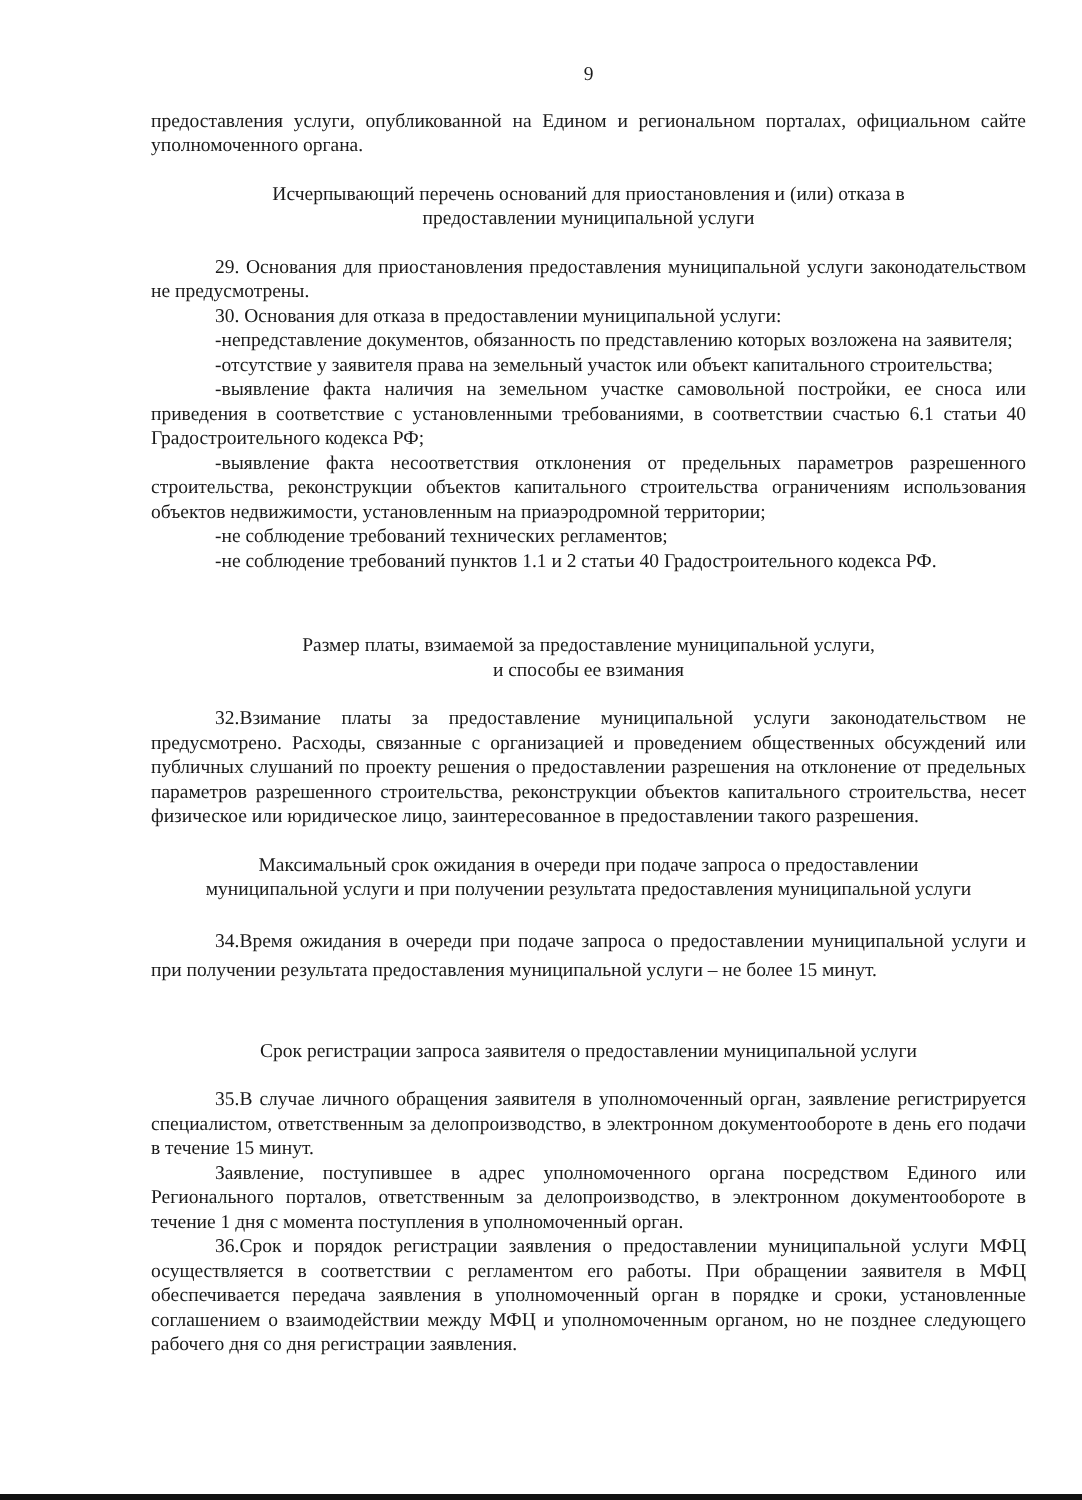9
предоставления услуги, опубликованной на Едином и региональном порталах, официальном сайте уполномоченного органа.
Исчерпывающий перечень оснований для приостановления и (или) отказа в
предоставлении муниципальной услуги
29. Основания для приостановления предоставления муниципальной услуги законодательством не предусмотрены.
30. Основания для отказа в предоставлении муниципальной услуги:
-непредставление документов, обязанность по представлению которых возложена на заявителя;
-отсутствие у заявителя права на земельный участок или объект капитального строительства;
-выявление факта наличия на земельном участке самовольной постройки, ее сноса или приведения в соответствие с установленными требованиями, в соответствии счастью 6.1 статьи 40 Градостроительного кодекса РФ;
-выявление факта несоответствия отклонения от предельных параметров разрешенного строительства, реконструкции объектов капитального строительства ограничениям использования объектов недвижимости, установленным на приаэродромной территории;
-не соблюдение требований технических регламентов;
-не соблюдение требований пунктов 1.1 и 2 статьи 40 Градостроительного кодекса РФ.
Размер платы, взимаемой за предоставление муниципальной услуги,
и способы ее взимания
32.Взимание платы за предоставление муниципальной услуги законодательством не предусмотрено. Расходы, связанные с организацией и проведением общественных обсуждений или публичных слушаний по проекту решения о предоставлении разрешения на отклонение от предельных параметров разрешенного строительства, реконструкции объектов капитального строительства, несет физическое или юридическое лицо, заинтересованное в предоставлении такого разрешения.
Максимальный срок ожидания в очереди при подаче запроса о предоставлении
муниципальной услуги и при получении результата предоставления муниципальной услуги
34.Время ожидания в очереди при подаче запроса о предоставлении муниципальной услуги и при получении результата предоставления муниципальной услуги – не более 15 минут.
Срок регистрации запроса заявителя о предоставлении муниципальной услуги
35.В случае личного обращения заявителя в уполномоченный орган, заявление регистрируется специалистом, ответственным за делопроизводство, в электронном документообороте в день его подачи в течение 15 минут.
Заявление, поступившее в адрес уполномоченного органа посредством Единого или Регионального порталов, ответственным за делопроизводство, в электронном документообороте в течение 1 дня с момента поступления в уполномоченный орган.
36.Срок и порядок регистрации заявления о предоставлении муниципальной услуги МФЦ осуществляется в соответствии с регламентом его работы. При обращении заявителя в МФЦ обеспечивается передача заявления в уполномоченный орган в порядке и сроки, установленные соглашением о взаимодействии между МФЦ и уполномоченным органом, но не позднее следующего рабочего дня со дня регистрации заявления.